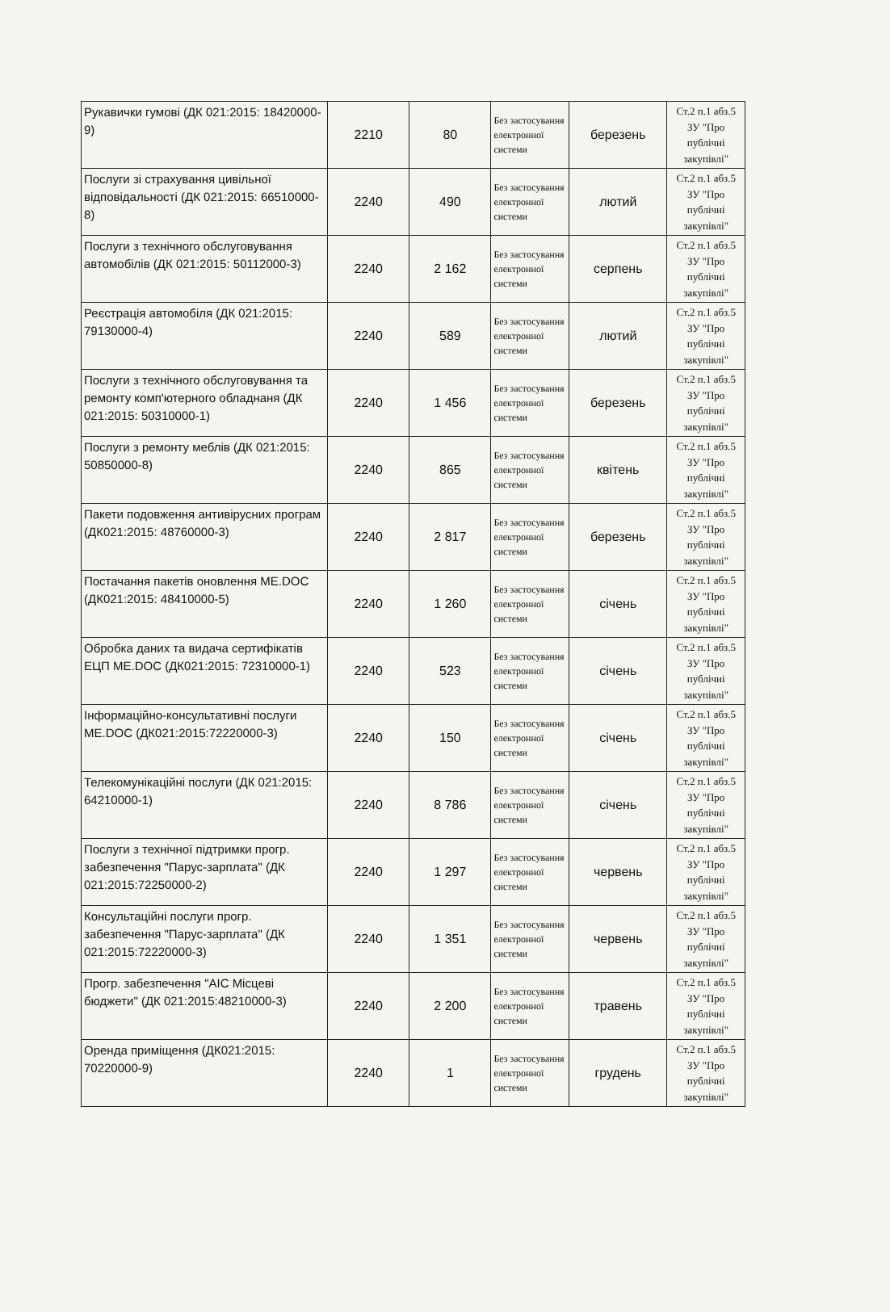| Рукавички гумові (ДК 021:2015: 18420000-9) | 2210 | 80 | Без застосування електронної системи | березень | Ст.2 п.1 абз.5 ЗУ "Про публічні закупівлі" |
| Послуги зі страхування цивільної відповідальності (ДК 021:2015: 66510000-8) | 2240 | 490 | Без застосування електронної системи | лютий | Ст.2 п.1 абз.5 ЗУ "Про публічні закупівлі" |
| Послуги з технічного обслуговування автомобілів (ДК 021:2015: 50112000-3) | 2240 | 2 162 | Без застосування електронної системи | серпень | Ст.2 п.1 абз.5 ЗУ "Про публічні закупівлі" |
| Реєстрація автомобіля (ДК 021:2015: 79130000-4) | 2240 | 589 | Без застосування електронної системи | лютий | Ст.2 п.1 абз.5 ЗУ "Про публічні закупівлі" |
| Послуги з технічного обслуговування та ремонту комп'ютерного обладнаня (ДК 021:2015: 50310000-1) | 2240 | 1 456 | Без застосування електронної системи | березень | Ст.2 п.1 абз.5 ЗУ "Про публічні закупівлі" |
| Послуги з ремонту меблів (ДК 021:2015: 50850000-8) | 2240 | 865 | Без застосування електронної системи | квітень | Ст.2 п.1 абз.5 ЗУ "Про публічні закупівлі" |
| Пакети подовження антивірусних програм (ДК021:2015: 48760000-3) | 2240 | 2 817 | Без застосування електронної системи | березень | Ст.2 п.1 абз.5 ЗУ "Про публічні закупівлі" |
| Постачання пакетів оновлення ME.DOC (ДК021:2015: 48410000-5) | 2240 | 1 260 | Без застосування електронної системи | січень | Ст.2 п.1 абз.5 ЗУ "Про публічні закупівлі" |
| Обробка даних та видача сертифікатів ЕЦП ME.DOC (ДК021:2015: 72310000-1) | 2240 | 523 | Без застосування електронної системи | січень | Ст.2 п.1 абз.5 ЗУ "Про публічні закупівлі" |
| Інформаційно-консультативні послуги ME.DOC (ДК021:2015:72220000-3) | 2240 | 150 | Без застосування електронної системи | січень | Ст.2 п.1 абз.5 ЗУ "Про публічні закупівлі" |
| Телекомунікаційні послуги (ДК 021:2015: 64210000-1) | 2240 | 8 786 | Без застосування електронної системи | січень | Ст.2 п.1 абз.5 ЗУ "Про публічні закупівлі" |
| Послуги з технічної підтримки прогр. забезпечення "Парус-зарплата" (ДК 021:2015:72250000-2) | 2240 | 1 297 | Без застосування електронної системи | червень | Ст.2 п.1 абз.5 ЗУ "Про публічні закупівлі" |
| Консультаційні послуги прогр. забезпечення "Парус-зарплата" (ДК 021:2015:72220000-3) | 2240 | 1 351 | Без застосування електронної системи | червень | Ст.2 п.1 абз.5 ЗУ "Про публічні закупівлі" |
| Прогр. забезпечення "АІС Місцеві бюджети" (ДК 021:2015:48210000-3) | 2240 | 2 200 | Без застосування електронної системи | травень | Ст.2 п.1 абз.5 ЗУ "Про публічні закупівлі" |
| Оренда приміщення (ДК021:2015: 70220000-9) | 2240 | 1 | Без застосування електронної системи | грудень | Ст.2 п.1 абз.5 ЗУ "Про публічні закупівлі" |